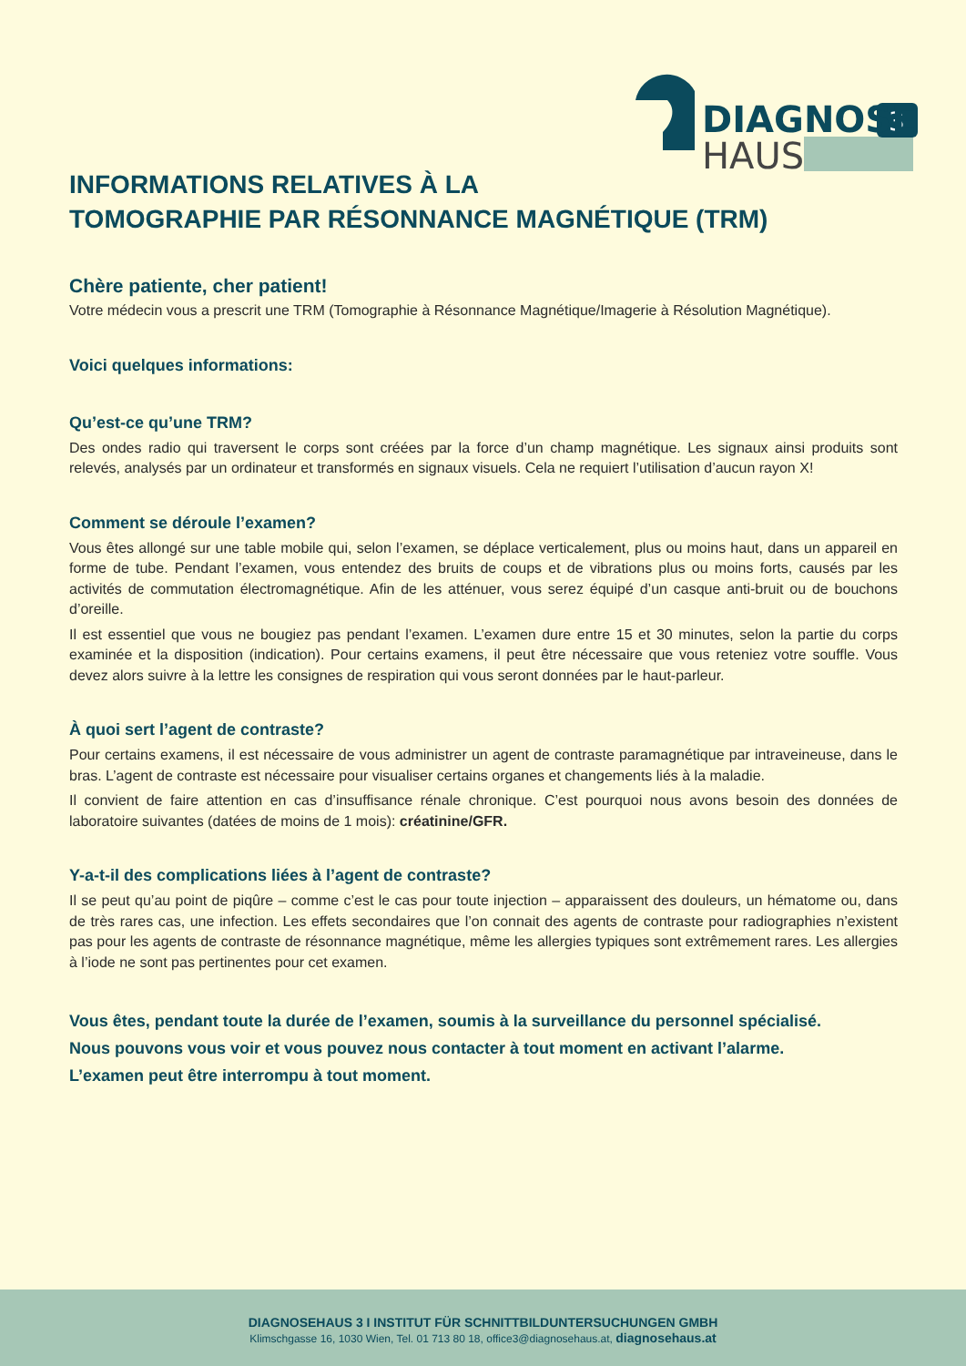3
DIAGNOSE
HAUS
INFORMATIONS RELATIVES À LA
TOMOGRAPHIE PAR RÉSONNANCE MAGNÉTIQUE (TRM)
Chère patiente, cher patient!
Votre médecin vous a prescrit une TRM (Tomographie à Résonnance Magnétique/Imagerie à Résolution Magnétique).
Voici quelques informations:
Qu’est-ce qu’une TRM?
Des ondes radio qui traversent le corps sont créées par la force d’un champ magnétique. Les signaux ainsi produits sont relevés, analysés par un ordinateur et transformés en signaux visuels. Cela ne requiert l’utilisation d’aucun rayon X!
Comment se déroule l’examen?
Vous êtes allongé sur une table mobile qui, selon l’examen, se déplace verticalement, plus ou moins haut, dans un appareil en forme de tube. Pendant l’examen, vous entendez des bruits de coups et de vibrations plus ou moins forts, causés par les activités de commutation électromagnétique. Afin de les atténuer, vous serez équipé d’un casque anti-bruit ou de bouchons d’oreille.
Il est essentiel que vous ne bougiez pas pendant l’examen. L’examen dure entre 15 et 30 minutes, selon la partie du corps examinée et la disposition (indication). Pour certains examens, il peut être nécessaire que vous reteniez votre souffle. Vous devez alors suivre à la lettre les consignes de respiration qui vous seront données par le haut-parleur.
À quoi sert l’agent de contraste?
Pour certains examens, il est nécessaire de vous administrer un agent de contraste paramagnétique par intraveineuse, dans le bras. L’agent de contraste est nécessaire pour visualiser certains organes et changements liés à la maladie.
Il convient de faire attention en cas d’insuffisance rénale chronique. C’est pourquoi nous avons besoin des données de laboratoire suivantes (datées de moins de 1 mois): créatinine/GFR.
Y-a-t-il des complications liées à l’agent de contraste?
Il se peut qu’au point de piqûre – comme c’est le cas pour toute injection – apparaissent des douleurs, un hématome ou, dans de très rares cas, une infection. Les effets secondaires que l’on connait des agents de contraste pour radiographies n’existent pas pour les agents de contraste de résonnance magnétique, même les allergies typiques sont extrêmement rares. Les allergies à l’iode ne sont pas pertinentes pour cet examen.
Vous êtes, pendant toute la durée de l’examen, soumis à la surveillance du personnel spécialisé.
Nous pouvons vous voir et vous pouvez nous contacter à tout moment en activant l’alarme.
L’examen peut être interrompu à tout moment.
DIAGNOSEHAUS 3 I INSTITUT FÜR SCHNITTBILDUNTERSUCHUNGEN GMBH
Klimschgasse 16, 1030 Wien, Tel. 01 713 80 18, office3@diagnosehaus.at, diagnosehaus.at